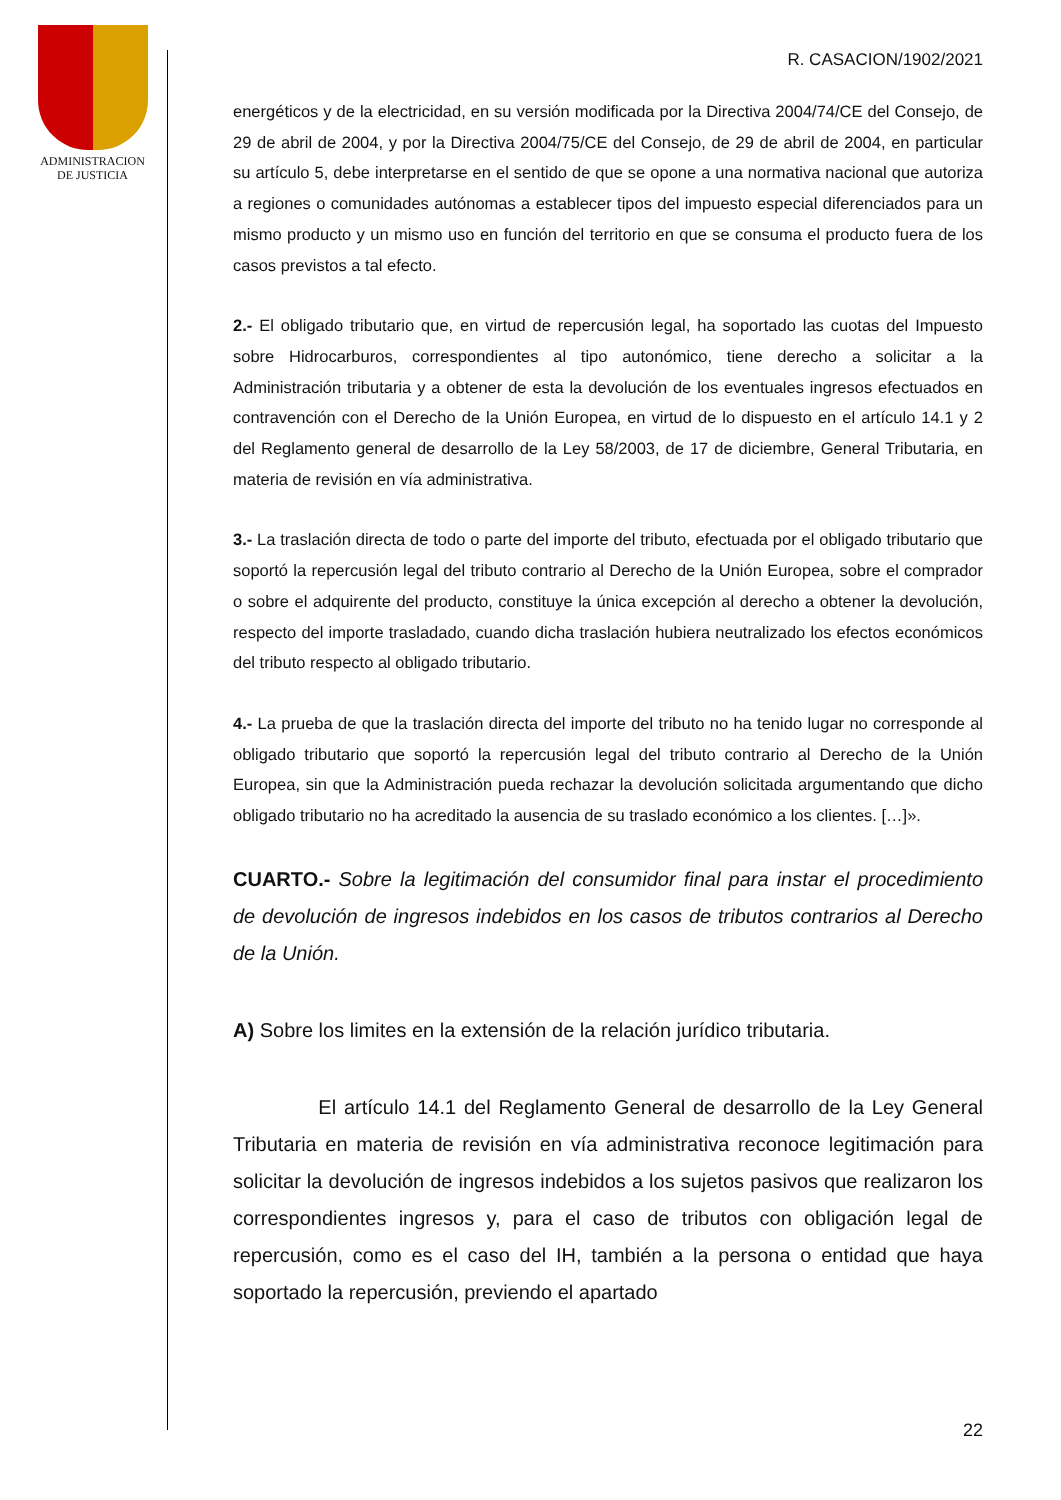ADMINISTRACION
DE JUSTICIA
R. CASACION/1902/2021
energéticos y de la electricidad, en su versión modificada por la Directiva 2004/74/CE del Consejo, de 29 de abril de 2004, y por la Directiva 2004/75/CE del Consejo, de 29 de abril de 2004, en particular su artículo 5, debe interpretarse en el sentido de que se opone a una normativa nacional que autoriza a regiones o comunidades autónomas a establecer tipos del impuesto especial diferenciados para un mismo producto y un mismo uso en función del territorio en que se consuma el producto fuera de los casos previstos a tal efecto.
2.- El obligado tributario que, en virtud de repercusión legal, ha soportado las cuotas del Impuesto sobre Hidrocarburos, correspondientes al tipo autonómico, tiene derecho a solicitar a la Administración tributaria y a obtener de esta la devolución de los eventuales ingresos efectuados en contravención con el Derecho de la Unión Europea, en virtud de lo dispuesto en el artículo 14.1 y 2 del Reglamento general de desarrollo de la Ley 58/2003, de 17 de diciembre, General Tributaria, en materia de revisión en vía administrativa.
3.- La traslación directa de todo o parte del importe del tributo, efectuada por el obligado tributario que soportó la repercusión legal del tributo contrario al Derecho de la Unión Europea, sobre el comprador o sobre el adquirente del producto, constituye la única excepción al derecho a obtener la devolución, respecto del importe trasladado, cuando dicha traslación hubiera neutralizado los efectos económicos del tributo respecto al obligado tributario.
4.- La prueba de que la traslación directa del importe del tributo no ha tenido lugar no corresponde al obligado tributario que soportó la repercusión legal del tributo contrario al Derecho de la Unión Europea, sin que la Administración pueda rechazar la devolución solicitada argumentando que dicho obligado tributario no ha acreditado la ausencia de su traslado económico a los clientes. […]».
CUARTO.- Sobre la legitimación del consumidor final para instar el procedimiento de devolución de ingresos indebidos en los casos de tributos contrarios al Derecho de la Unión.
A) Sobre los limites en la extensión de la relación jurídico tributaria.
El artículo 14.1 del Reglamento General de desarrollo de la Ley General Tributaria en materia de revisión en vía administrativa reconoce legitimación para solicitar la devolución de ingresos indebidos a los sujetos pasivos que realizaron los correspondientes ingresos y, para el caso de tributos con obligación legal de repercusión, como es el caso del IH, también a la persona o entidad que haya soportado la repercusión, previendo el apartado
22